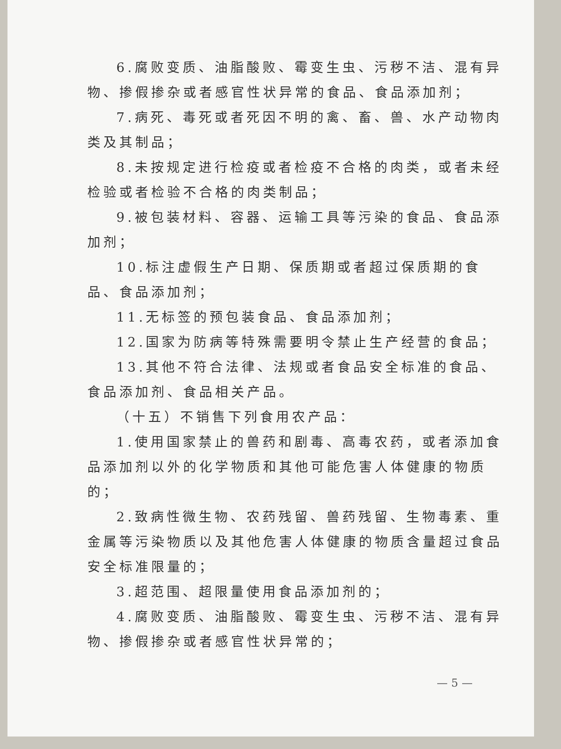6.腐败变质、油脂酸败、霉变生虫、污秽不洁、混有异物、掺假掺杂或者感官性状异常的食品、食品添加剂；
7.病死、毒死或者死因不明的禽、畜、兽、水产动物肉类及其制品；
8.未按规定进行检疫或者检疫不合格的肉类，或者未经检验或者检验不合格的肉类制品；
9.被包装材料、容器、运输工具等污染的食品、食品添加剂；
10.标注虚假生产日期、保质期或者超过保质期的食品、食品添加剂；
11.无标签的预包装食品、食品添加剂；
12.国家为防病等特殊需要明令禁止生产经营的食品；
13.其他不符合法律、法规或者食品安全标准的食品、食品添加剂、食品相关产品。
（十五）不销售下列食用农产品：
1.使用国家禁止的兽药和剧毒、高毒农药，或者添加食品添加剂以外的化学物质和其他可能危害人体健康的物质的；
2.致病性微生物、农药残留、兽药残留、生物毒素、重金属等污染物质以及其他危害人体健康的物质含量超过食品安全标准限量的；
3.超范围、超限量使用食品添加剂的；
4.腐败变质、油脂酸败、霉变生虫、污秽不洁、混有异物、掺假掺杂或者感官性状异常的；
— 5 —